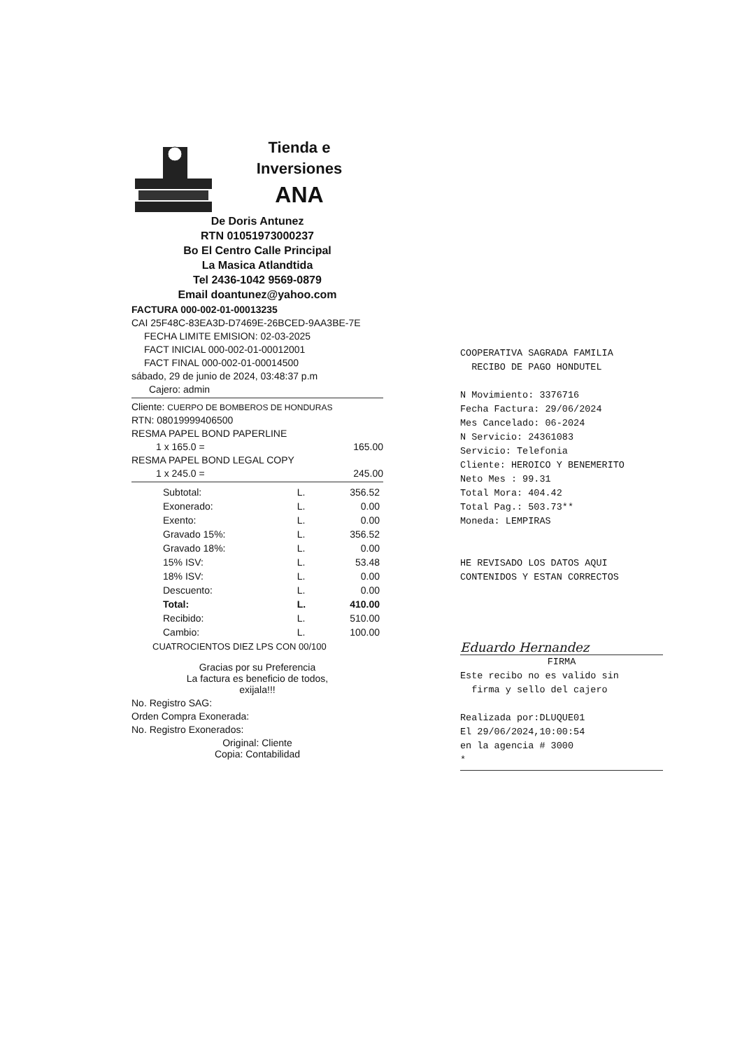Tienda e
Inversiones
ANA
De Doris Antunez
RTN 01051973000237
Bo El Centro Calle Principal
La Masica Atlandtida
Tel 2436-1042 9569-0879
Email doantunez@yahoo.com
FACTURA 000-002-01-00013235
CAI 25F48C-83EA3D-D7469E-26BCED-9AA3BE-7E
FECHA LIMITE EMISION: 02-03-2025
FACT INICIAL 000-002-01-00012001
FACT FINAL 000-002-01-00014500
sábado, 29 de junio de 2024, 03:48:37 p.m
Cajero: admin
Cliente: CUERPO DE BOMBEROS DE HONDURAS
RTN: 08019999406500
RESMA PAPEL BOND PAPERLINE
1 x 165.0 = 165.00
RESMA PAPEL BOND LEGAL COPY
1 x 245.0 = 245.00
| Subtotal: | L. | 356.52 |
| Exonerado: | L. | 0.00 |
| Exento: | L. | 0.00 |
| Gravado 15%: | L. | 356.52 |
| Gravado 18%: | L. | 0.00 |
| 15% ISV: | L. | 53.48 |
| 18% ISV: | L. | 0.00 |
| Descuento: | L. | 0.00 |
| Total: | L. | 410.00 |
| Recibido: | L. | 510.00 |
| Cambio: | L. | 100.00 |
CUATROCIENTOS DIEZ LPS CON 00/100
Gracias por su Preferencia
La factura es beneficio de todos,
exijala!!!
No. Registro SAG:
Orden Compra Exonerada:
No. Registro Exonerados:
Original: Cliente
Copia: Contabilidad
COOPERATIVA SAGRADA FAMILIA
RECIBO DE PAGO HONDUTEL
N Movimiento: 3376716
Fecha Factura: 29/06/2024
Mes Cancelado: 06-2024
N Servicio: 24361083
Servicio: Telefonia
Cliente: HEROICO Y BENEMERITO
Neto Mes : 99.31
Total Mora: 404.42
Total Pag.: 503.73**
Moneda: LEMPIRAS
HE REVISADO LOS DATOS AQUI
CONTENIDOS Y ESTAN CORRECTOS
Eduardo Hernandez
FIRMA
Este recibo no es valido sin
firma y sello del cajero
Realizada por:DLUQUE01
El 29/06/2024,10:00:54
en la agencia # 3000
*